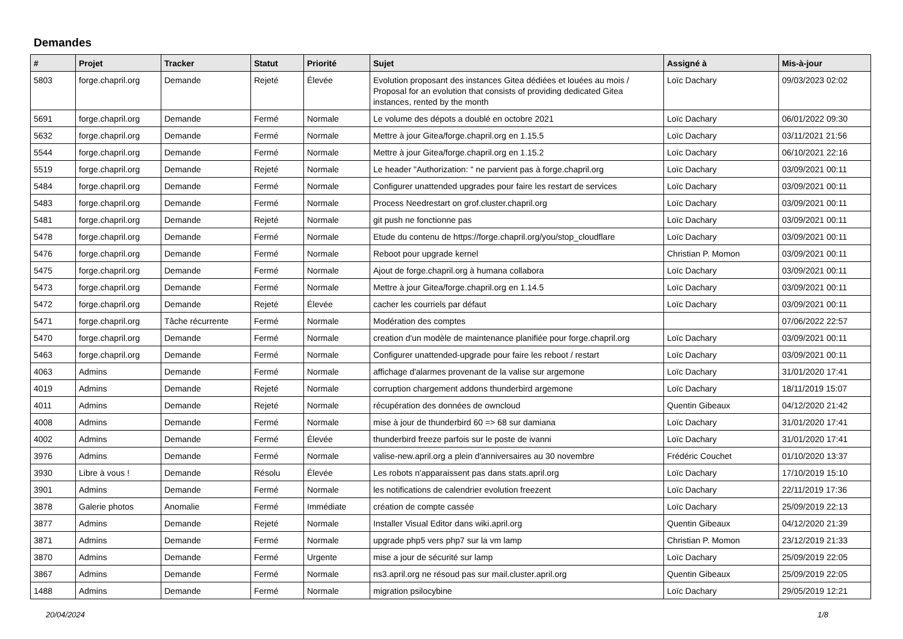Demandes
| # | Projet | Tracker | Statut | Priorité | Sujet | Assigné à | Mis-à-jour |
| --- | --- | --- | --- | --- | --- | --- | --- |
| 5803 | forge.chapril.org | Demande | Rejeté | Élevée | Evolution proposant des instances Gitea dédiées et louées au mois / Proposal for an evolution that consists of providing dedicated Gitea instances, rented by the month | Loïc Dachary | 09/03/2023 02:02 |
| 5691 | forge.chapril.org | Demande | Fermé | Normale | Le volume des dépots a doublé en octobre 2021 | Loïc Dachary | 06/01/2022 09:30 |
| 5632 | forge.chapril.org | Demande | Fermé | Normale | Mettre à jour Gitea/forge.chapril.org en 1.15.5 | Loïc Dachary | 03/11/2021 21:56 |
| 5544 | forge.chapril.org | Demande | Fermé | Normale | Mettre à jour Gitea/forge.chapril.org en 1.15.2 | Loïc Dachary | 06/10/2021 22:16 |
| 5519 | forge.chapril.org | Demande | Rejeté | Normale | Le header "Authorization: " ne parvient pas à forge.chapril.org | Loïc Dachary | 03/09/2021 00:11 |
| 5484 | forge.chapril.org | Demande | Fermé | Normale | Configurer unattended upgrades pour faire les restart de services | Loïc Dachary | 03/09/2021 00:11 |
| 5483 | forge.chapril.org | Demande | Fermé | Normale | Process Needrestart on grof.cluster.chapril.org | Loïc Dachary | 03/09/2021 00:11 |
| 5481 | forge.chapril.org | Demande | Rejeté | Normale | git push ne fonctionne pas | Loïc Dachary | 03/09/2021 00:11 |
| 5478 | forge.chapril.org | Demande | Fermé | Normale | Etude du contenu de https://forge.chapril.org/you/stop_cloudflare | Loïc Dachary | 03/09/2021 00:11 |
| 5476 | forge.chapril.org | Demande | Fermé | Normale | Reboot pour upgrade kernel | Christian P. Momon | 03/09/2021 00:11 |
| 5475 | forge.chapril.org | Demande | Fermé | Normale | Ajout de forge.chapril.org à humana collabora | Loïc Dachary | 03/09/2021 00:11 |
| 5473 | forge.chapril.org | Demande | Fermé | Normale | Mettre à jour Gitea/forge.chapril.org en 1.14.5 | Loïc Dachary | 03/09/2021 00:11 |
| 5472 | forge.chapril.org | Demande | Rejeté | Élevée | cacher les courriels par défaut | Loïc Dachary | 03/09/2021 00:11 |
| 5471 | forge.chapril.org | Tâche récurrente | Fermé | Normale | Modération des comptes | | 07/06/2022 22:57 |
| 5470 | forge.chapril.org | Demande | Fermé | Normale | creation d'un modèle de maintenance planifiée pour forge.chapril.org | Loïc Dachary | 03/09/2021 00:11 |
| 5463 | forge.chapril.org | Demande | Fermé | Normale | Configurer unattended-upgrade pour faire les reboot / restart | Loïc Dachary | 03/09/2021 00:11 |
| 4063 | Admins | Demande | Fermé | Normale | affichage d'alarmes provenant de la valise sur argemone | Loïc Dachary | 31/01/2020 17:41 |
| 4019 | Admins | Demande | Rejeté | Normale | corruption chargement addons thunderbird argemone | Loïc Dachary | 18/11/2019 15:07 |
| 4011 | Admins | Demande | Rejeté | Normale | récupération des données de owncloud | Quentin Gibeaux | 04/12/2020 21:42 |
| 4008 | Admins | Demande | Fermé | Normale | mise à jour de thunderbird 60 => 68 sur damiana | Loïc Dachary | 31/01/2020 17:41 |
| 4002 | Admins | Demande | Fermé | Élevée | thunderbird freeze parfois sur le poste de ivanni | Loïc Dachary | 31/01/2020 17:41 |
| 3976 | Admins | Demande | Fermé | Normale | valise-new.april.org a plein d'anniversaires au 30 novembre | Frédéric Couchet | 01/10/2020 13:37 |
| 3930 | Libre à vous ! | Demande | Résolu | Élevée | Les robots n'apparaissent pas dans stats.april.org | Loïc Dachary | 17/10/2019 15:10 |
| 3901 | Admins | Demande | Fermé | Normale | les notifications de calendrier evolution freezent | Loïc Dachary | 22/11/2019 17:36 |
| 3878 | Galerie photos | Anomalie | Fermé | Immédiate | création de compte cassée | Loïc Dachary | 25/09/2019 22:13 |
| 3877 | Admins | Demande | Rejeté | Normale | Installer Visual Editor dans wiki.april.org | Quentin Gibeaux | 04/12/2020 21:39 |
| 3871 | Admins | Demande | Fermé | Normale | upgrade php5 vers php7 sur la vm lamp | Christian P. Momon | 23/12/2019 21:33 |
| 3870 | Admins | Demande | Fermé | Urgente | mise a jour de sécurité sur lamp | Loïc Dachary | 25/09/2019 22:05 |
| 3867 | Admins | Demande | Fermé | Normale | ns3.april.org ne résoud pas sur mail.cluster.april.org | Quentin Gibeaux | 25/09/2019 22:05 |
| 1488 | Admins | Demande | Fermé | Normale | migration psilocybine | Loïc Dachary | 29/05/2019 12:21 |
20/04/2024 1/8